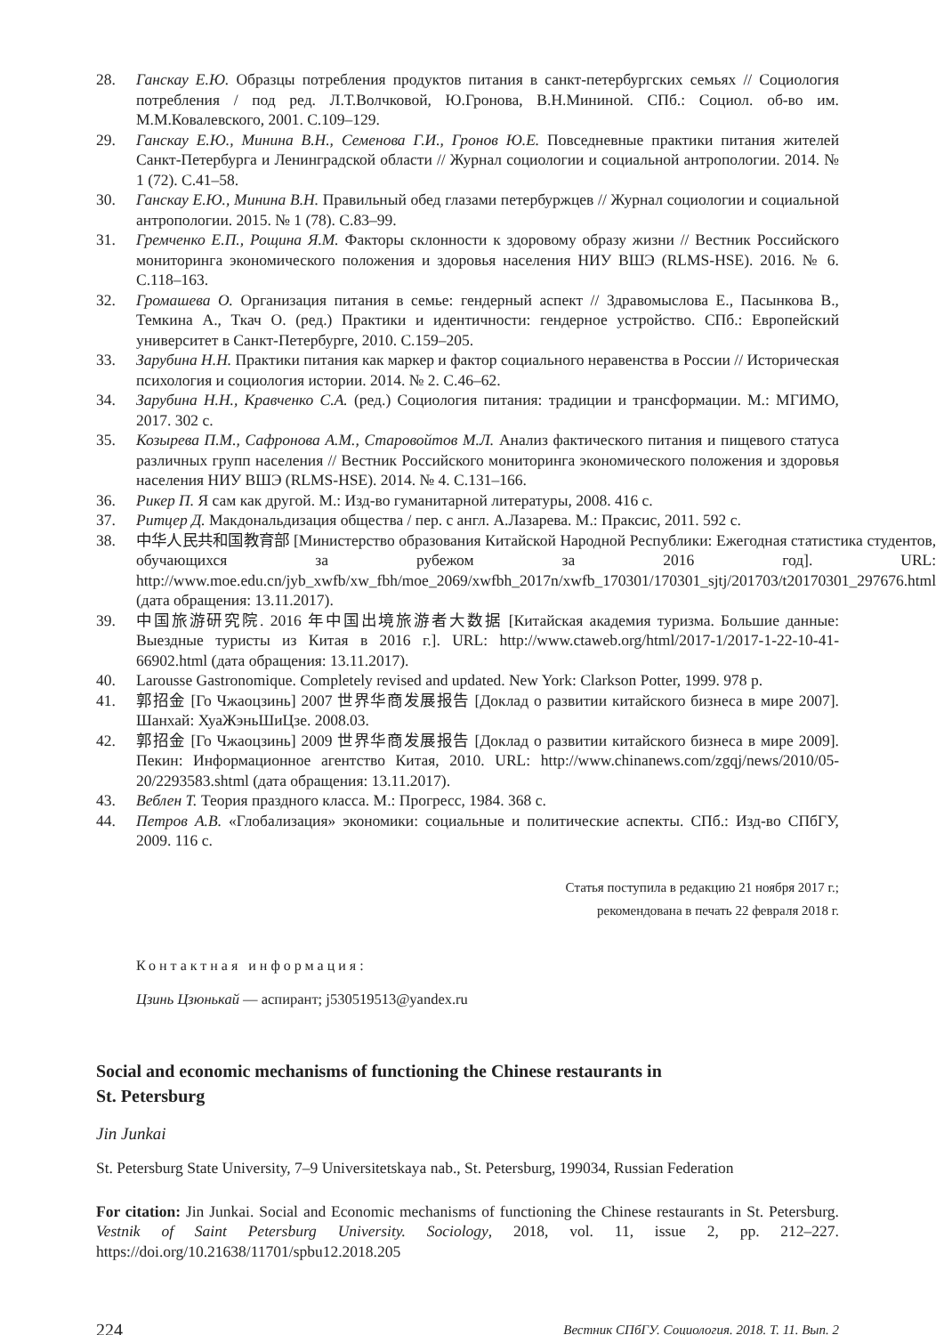28. Ганскау Е.Ю. Образцы потребления продуктов питания в санкт-петербургских семьях // Социология потребления / под ред. Л.Т.Волчковой, Ю.Гронова, В.Н.Мининой. СПб.: Социол. об-во им. М.М.Ковалевского, 2001. С.109–129.
29. Ганскау Е.Ю., Минина В.Н., Семенова Г.И., Гронов Ю.Е. Повседневные практики питания жителей Санкт-Петербурга и Ленинградской области // Журнал социологии и социальной антропологии. 2014. № 1 (72). С.41–58.
30. Ганскау Е.Ю., Минина В.Н. Правильный обед глазами петербуржцев // Журнал социологии и социальной антропологии. 2015. № 1 (78). С.83–99.
31. Гремченко Е.П., Рощина Я.М. Факторы склонности к здоровому образу жизни // Вестник Российского мониторинга экономического положения и здоровья населения НИУ ВШЭ (RLMS-HSE). 2016. № 6. С.118–163.
32. Громашева О. Организация питания в семье: гендерный аспект // Здравомыслова Е., Пасынкова В., Темкина А., Ткач О. (ред.) Практики и идентичности: гендерное устройство. СПб.: Европейский университет в Санкт-Петербурге, 2010. С.159–205.
33. Зарубина Н.Н. Практики питания как маркер и фактор социального неравенства в России // Историческая психология и социология истории. 2014. № 2. С.46–62.
34. Зарубина Н.Н., Кравченко С.А. (ред.) Социология питания: традиции и трансформации. М.: МГИМО, 2017. 302 с.
35. Козырева П.М., Сафронова А.М., Старовойтов М.Л. Анализ фактического питания и пищевого статуса различных групп населения // Вестник Российского мониторинга экономического положения и здоровья населения НИУ ВШЭ (RLMS-HSE). 2014. № 4. С.131–166.
36. Рикер П. Я сам как другой. М.: Изд-во гуманитарной литературы, 2008. 416 с.
37. Ритцер Д. Макдональдизация общества / пер. с англ. А.Лазарева. М.: Праксис, 2011. 592 с.
38. 中华人民共和国教育部 [Министерство образования Китайской Народной Республики: Ежегодная статистика студентов, обучающихся за рубежом за 2016 год]. URL: http://www.moe.edu.cn/jyb_xwfb/xw_fbh/moe_2069/xwfbh_2017n/xwfb_170301/170301_sjtj/201703/t20170301_297676.html (дата обращения: 13.11.2017).
39. 中国旅游研究院. 2016 年中国出境旅游者大数据 [Китайская академия туризма. Большие данные: Выездные туристы из Китая в 2016 г.]. URL: http://www.ctaweb.org/html/2017-1/2017-1-22-10-41-66902.html (дата обращения: 13.11.2017).
40. Larousse Gastronomique. Completely revised and updated. New York: Clarkson Potter, 1999. 978 p.
41. 郭招金 [Го Чжаоцзинь] 2007 世界华商发展报告 [Доклад о развитии китайского бизнеса в мире 2007]. Шанхай: ХуаЖэньШиЦзе. 2008.03.
42. 郭招金 [Го Чжаоцзинь] 2009 世界华商发展报告 [Доклад о развитии китайского бизнеса в мире 2009]. Пекин: Информационное агентство Китая, 2010. URL: http://www.chinanews.com/zgqj/news/2010/05-20/2293583.shtml (дата обращения: 13.11.2017).
43. Веблен Т. Теория праздного класса. М.: Прогресс, 1984. 368 с.
44. Петров А.В. «Глобализация» экономики: социальные и политические аспекты. СПб.: Изд-во СПбГУ, 2009. 116 с.
Статья поступила в редакцию 21 ноября 2017 г.;
рекомендована в печать 22 февраля 2018 г.
Контактная информация:
Цзинь Цзюнькай — аспирант; j530519513@yandex.ru
Social and economic mechanisms of functioning the Chinese restaurants in
St. Petersburg
Jin Junkai
St. Petersburg State University, 7–9 Universitetskaya nab., St. Petersburg, 199034, Russian Federation
For citation: Jin Junkai. Social and Economic mechanisms of functioning the Chinese restaurants in St. Petersburg. Vestnik of Saint Petersburg University. Sociology, 2018, vol. 11, issue 2, pp. 212–227. https://doi.org/10.21638/11701/spbu12.2018.205
224 Вестник СПбГУ. Социология. 2018. Т. 11. Вып. 2